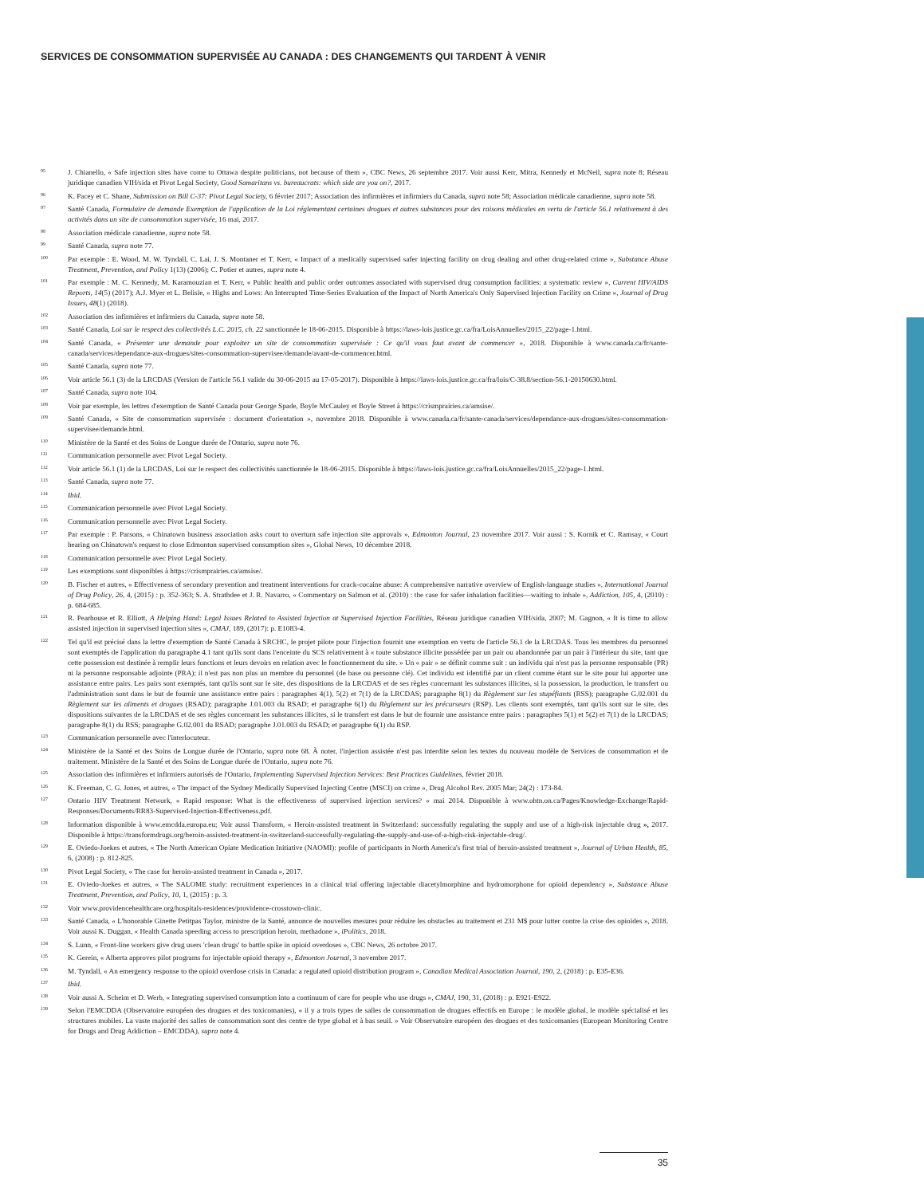SERVICES DE CONSOMMATION SUPERVISÉE AU CANADA : DES CHANGEMENTS QUI TARDENT À VENIR
<sup>95</sup>
J. Chianello, « Safe injection sites have come to Ottawa despite politicians, not because of them », CBC News, 26 septembre 2017. Voir aussi Kerr, Mitra, Kennedy et McNeil, supra note 8; Réseau juridique canadien VIH/sida et Pivot Legal Society, Good Samaritans vs. bureaucrats: which side are you on?, 2017.
<sup>96</sup>
K. Pacey et C. Shane, Submission on Bill C-37: Pivot Legal Society, 6 février 2017; Association des infirmières et infirmiers du Canada, supra note 58; Association médicale canadienne, supra note 58.
<sup>97</sup>
Santé Canada, Formulaire de demande Exemption de l'application de la Loi réglementant certaines drogues et autres substances pour des raisons médicales en vertu de l'article 56.1 relativement à des activités dans un site de consommation supervisée, 16 mai, 2017.
<sup>98</sup>
Association médicale canadienne, supra note 58.
<sup>99</sup>
Santé Canada, supra note 77.
<sup>100</sup>
Par exemple : E. Wood, M. W. Tyndall, C. Lai, J. S. Montaner et T. Kerr, « Impact of a medically supervised safer injecting facility on drug dealing and other drug-related crime », Substance Abuse Treatment, Prevention, and Policy 1(13) (2006); C. Potier et autres, supra note 4.
<sup>101</sup>
Par exemple : M. C. Kennedy, M. Karamouzian et T. Kerr, « Public health and public order outcomes associated with supervised drug consumption facilities: a systematic review », Current HIV/AIDS Reports, 14(5) (2017); A.J. Myer et L. Belisle, « Highs and Lows: An Interrupted Time-Series Evaluation of the Impact of North America's Only Supervised Injection Facility on Crime », Journal of Drug Issues, 48(1) (2018).
<sup>102</sup>
Association des infirmières et infirmiers du Canada, supra note 58.
<sup>103</sup>
Santé Canada, Loi sur le respect des collectivités L.C. 2015, ch. 22 sanctionnée le 18-06-2015. Disponible à https://laws-lois.justice.gc.ca/fra/LoisAnnuelles/2015_22/page-1.html.
<sup>104</sup>
Santé Canada, « Présenter une demande pour exploiter un site de consommation supervisée : Ce qu'il vous faut avant de commencer », 2018. Disponible à www.canada.ca/fr/sante-canada/services/dependance-aux-drogues/sites-consommation-supervisee/demande/avant-de-commencer.html.
<sup>105</sup>
Santé Canada, supra note 77.
<sup>106</sup>
Voir article 56.1 (3) de la LRCDAS (Version de l'article 56.1 valide du 30-06-2015 au 17-05-2017). Disponible à https://laws-lois.justice.gc.ca/fra/lois/C-38.8/section-56.1-20150630.html.
<sup>107</sup>
Santé Canada, supra note 104.
<sup>108</sup>
Voir par exemple, les lettres d'exemption de Santé Canada pour George Spade, Boyle McCauley et Boyle Street à https://crismprairies.ca/amsise/.
<sup>109</sup>
Santé Canada, « Site de consommation supervisée : document d'orientation », novembre 2018. Disponible à www.canada.ca/fr/sante-canada/services/dependance-aux-drogues/sites-consommation-supervisee/demande.html.
<sup>110</sup>
Ministère de la Santé et des Soins de Longue durée de l'Ontario, supra note 76.
<sup>111</sup>
Communication personnelle avec Pivot Legal Society.
<sup>112</sup>
Voir article 56.1 (1) de la LRCDAS, Loi sur le respect des collectivités sanctionnée le 18-06-2015. Disponible à https://laws-lois.justice.gc.ca/fra/LoisAnnuelles/2015_22/page-1.html.
<sup>113</sup>
Santé Canada, supra note 77.
<sup>114</sup>
Ibid.
<sup>115</sup>
Communication personnelle avec Pivot Legal Society.
<sup>116</sup>
Communication personnelle avec Pivot Legal Society.
<sup>117</sup>
Par exemple : P. Parsons, « Chinatown business association asks court to overturn safe injection site approvals », Edmonton Journal, 23 novembre 2017. Voir aussi : S. Kornik et C. Ramsay, « Court hearing on Chinatown's request to close Edmonton supervised consumption sites », Global News, 10 décembre 2018.
<sup>118</sup>
Communication personnelle avec Pivot Legal Society.
<sup>119</sup>
Les exemptions sont disponibles à https://crismprairies.ca/amsise/.
<sup>120</sup>
B. Fischer et autres, « Effectiveness of secondary prevention and treatment interventions for crack-cocaine abuse: A comprehensive narrative overview of English-language studies », International Journal of Drug Policy, 26, 4, (2015) : p. 352-363; S. A. Strathdee et J. R. Navarro, « Commentary on Salmon et al. (2010) : the case for safer inhalation facilities—waiting to inhale », Addiction, 105, 4, (2010) : p. 684-685.
<sup>121</sup>
R. Pearhouse et R. Elliott, A Helping Hand: Legal Issues Related to Assisted Injection at Supervised Injection Facilities, Réseau juridique canadien VIH/sida, 2007; M. Gagnon, « It is time to allow assisted injection in supervised injection sites », CMAJ, 189, (2017): p. E1083-4.
<sup>122</sup>
Tel qu'il est précisé dans la lettre d'exemption de Santé Canada à SRCHC, le projet pilote pour l'injection fournit une exemption en vertu de l'article 56.1 de la LRCDAS. Tous les membres du personnel sont exemptés de l'application du paragraphe 4.1 tant qu'ils sont dans l'enceinte du SCS relativement à « toute substance illicite possédée par un pair ou abandonnée par un pair à l'intérieur du site, tant que cette possession est destinée à remplir leurs fonctions et leurs devoirs en relation avec le fonctionnement du site. » Un « pair » se définit comme suit : un individu qui n'est pas la personne responsable (PR) ni la personne responsable adjointe (PRA); il n'est pas non plus un membre du personnel (de base ou personne clé). Cet individu est identifié par un client comme étant sur le site pour lui apporter une assistance entre pairs. Les pairs sont exemptés, tant qu'ils sont sur le site, des dispositions de la LRCDAS et de ses règles concernant les substances illicites, si la possession, la production, le transfert ou l'administration sont dans le but de fournir une assistance entre pairs : paragraphes 4(1), 5(2) et 7(1) de la LRCDAS; paragraphe 8(1) du Règlement sur les stupéfiants (RSS); paragraphe G.02.001 du Règlement sur les aliments et drogues (RSAD); paragraphe J.01.003 du RSAD; et paragraphe 6(1) du Règlement sur les précurseurs (RSP). Les clients sont exemptés, tant qu'ils sont sur le site, des dispositions suivantes de la LRCDAS et de ses règles concernant les substances illicites, si le transfert est dans le but de fournir une assistance entre pairs : paragraphes 5(1) et 5(2) et 7(1) de la LRCDAS; paragraphe 8(1) du RSS; paragraphe G.02.001 du RSAD; paragraphe J.01.003 du RSAD; et paragraphe 6(1) du RSP.
<sup>123</sup>
Communication personnelle avec l'interlocuteur.
<sup>124</sup>
Ministère de la Santé et des Soins de Longue durée de l'Ontario, supra note 68. À noter, l'injection assistée n'est pas interdite selon les textes du nouveau modèle de Services de consommation et de traitement. Ministère de la Santé et des Soins de Longue durée de l'Ontario, supra note 76.
<sup>125</sup>
Association des infirmières et infirmiers autorisés de l'Ontario, Implementing Supervised Injection Services: Best Practices Guidelines, février 2018.
<sup>126</sup>
K. Freeman, C. G. Jones, et autres, « The impact of the Sydney Medically Supervised Injecting Centre (MSCI) on crime », Drug Alcohol Rev. 2005 Mar; 24(2) : 173-84.
<sup>127</sup>
Ontario HIV Treatment Network, « Rapid response: What is the effectiveness of supervised injection services? » mai 2014. Disponible à www.ohtn.on.ca/Pages/Knowledge-Exchange/Rapid-Responses/Documents/RR83-Supervised-Injection-Effectiveness.pdf.
<sup>128</sup>
Information disponible à www.emcdda.europa.eu; Voir aussi Transform, « Heroin-assisted treatment in Switzerland: successfully regulating the supply and use of a high-risk injectable drug », 2017. Disponible à https://transformdrugs.org/heroin-assisted-treatment-in-switzerland-successfully-regulating-the-supply-and-use-of-a-high-risk-injectable-drug/.
<sup>129</sup>
E. Oviedo-Joekes et autres, « The North American Opiate Medication Initiative (NAOMI): profile of participants in North America's first trial of heroin-assisted treatment », Journal of Urban Health, 85, 6, (2008) : p. 812-825.
<sup>130</sup>
Pivot Legal Society, « The case for heroin-assisted treatment in Canada », 2017.
<sup>131</sup>
E. Oviedo-Joekes et autres, « The SALOME study: recruitment experiences in a clinical trial offering injectable diacetylmorphine and hydromorphone for opioid dependency », Substance Abuse Treatment, Prevention, and Policy, 10, 1, (2015) : p. 3.
<sup>132</sup>
Voir www.providencehealthcare.org/hospitals-residences/providence-crosstown-clinic.
<sup>133</sup>
Santé Canada, « L'honorable Ginette Petitpas Taylor, ministre de la Santé, annonce de nouvelles mesures pour réduire les obstacles au traitement et 231 M$ pour lutter contre la crise des opioïdes », 2018. Voir aussi K. Duggan, « Health Canada speeding access to prescription heroin, methadone », iPolitics, 2018.
<sup>134</sup>
S. Lunn, « Front-line workers give drug users 'clean drugs' to battle spike in opioid overdoses », CBC News, 26 octobre 2017.
<sup>135</sup>
K. Gerein, « Alberta approves pilot programs for injectable opioid therapy », Edmonton Journal, 3 novembre 2017.
<sup>136</sup>
M. Tyndall, « An emergency response to the opioid overdose crisis in Canada: a regulated opioid distribution program », Canadian Medical Association Journal, 190, 2, (2018) : p. E35-E36.
<sup>137</sup>
Ibid.
<sup>138</sup>
Voir aussi A. Scheim et D. Werb, « Integrating supervised consumption into a continuum of care for people who use drugs », CMAJ, 190, 31, (2018) : p. E921-E922.
<sup>139</sup>
Selon l'EMCDDA (Observatoire européen des drogues et des toxicomanies), « il y a trois types de salles de consommation de drogues effectifs en Europe : le modèle global, le modèle spécialisé et les structures mobiles. La vaste majorité des salles de consommation sont des centre de type global et à bas seuil. » Voir Observatoire européen des drogues et des toxicomanies (European Monitoring Centre for Drugs and Drug Addiction – EMCDDA), supra note 4.
35